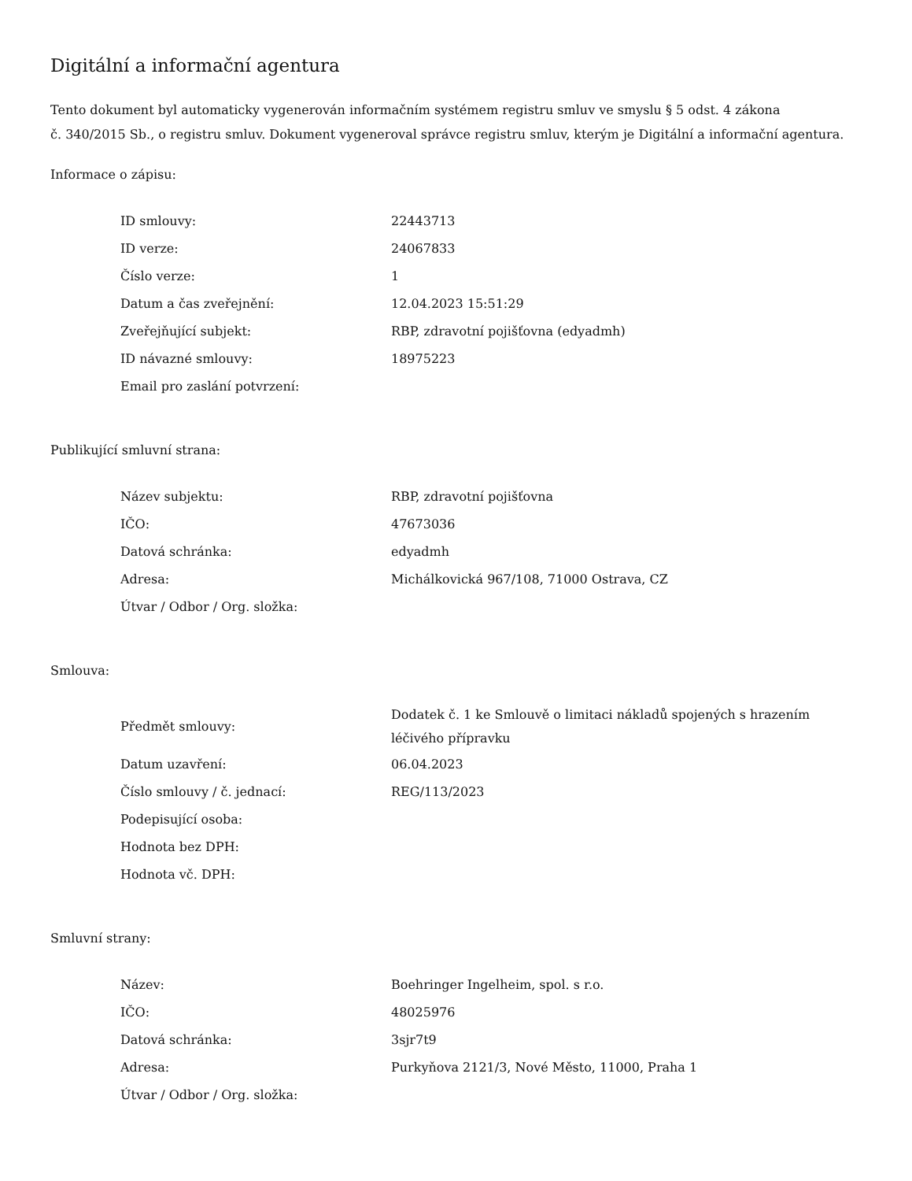Digitální a informační agentura
Tento dokument byl automaticky vygenerován informačním systémem registru smluv ve smyslu § 5 odst. 4 zákona
č. 340/2015 Sb., o registru smluv. Dokument vygeneroval správce registru smluv, kterým je Digitální a informační agentura.
Informace o zápisu:
| ID smlouvy: | 22443713 |
| ID verze: | 24067833 |
| Číslo verze: | 1 |
| Datum a čas zveřejnění: | 12.04.2023 15:51:29 |
| Zveřejňující subjekt: | RBP, zdravotní pojišťovna (edyadmh) |
| ID návazné smlouvy: | 18975223 |
| Email pro zaslání potvrzení: | |
Publikující smluvní strana:
| Název subjektu: | RBP, zdravotní pojišťovna |
| IČO: | 47673036 |
| Datová schránka: | edyadmh |
| Adresa: | Michálkovická 967/108, 71000 Ostrava, CZ |
| Útvar / Odbor / Org. složka: | |
Smlouva:
| Předmět smlouvy: | Dodatek č. 1 ke Smlouvě o limitaci nákladů spojených s hrazením léčivého přípravku |
| Datum uzavření: | 06.04.2023 |
| Číslo smlouvy / č. jednací: | REG/113/2023 |
| Podepisující osoba: | |
| Hodnota bez DPH: | |
| Hodnota vč. DPH: | |
Smluvní strany:
| Název: | Boehringer Ingelheim, spol. s r.o. |
| IČO: | 48025976 |
| Datová schránka: | 3sjr7t9 |
| Adresa: | Purkyňova 2121/3, Nové Město, 11000, Praha 1 |
| Útvar / Odbor / Org. složka: | |